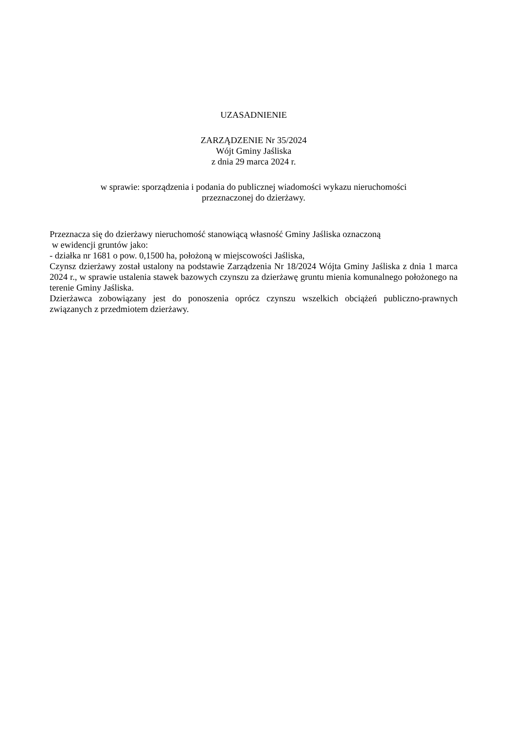UZASADNIENIE
ZARZĄDZENIE Nr 35/2024
Wójt Gminy Jaśliska
z dnia 29 marca 2024 r.
w sprawie: sporządzenia i podania do publicznej wiadomości wykazu nieruchomości
przeznaczonej do dzierżawy.
Przeznacza się do dzierżawy nieruchomość stanowiącą własność Gminy Jaśliska oznaczoną
w ewidencji gruntów jako:
- działka nr 1681 o pow. 0,1500 ha, położoną w miejscowości Jaśliska,
Czynsz dzierżawy został ustalony na podstawie Zarządzenia Nr 18/2024 Wójta Gminy Jaśliska z dnia 1 marca 2024 r., w sprawie ustalenia stawek bazowych czynszu za dzierżawę gruntu mienia komunalnego położonego na terenie Gminy Jaśliska.
Dzierżawca zobowiązany jest do ponoszenia oprócz czynszu wszelkich obciążeń publiczno-prawnych związanych z przedmiotem dzierżawy.